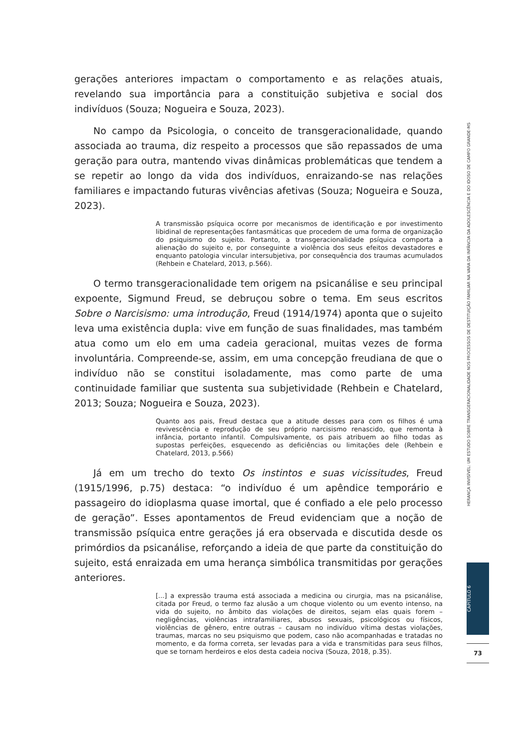gerações anteriores impactam o comportamento e as relações atuais, revelando sua importância para a constituição subjetiva e social dos indivíduos (Souza; Nogueira e Souza, 2023).
No campo da Psicologia, o conceito de transgeracionalidade, quando associada ao trauma, diz respeito a processos que são repassados de uma geração para outra, mantendo vivas dinâmicas problemáticas que tendem a se repetir ao longo da vida dos indivíduos, enraizando-se nas relações familiares e impactando futuras vivências afetivas (Souza; Nogueira e Souza, 2023).
A transmissão psíquica ocorre por mecanismos de identificação e por investimento libidinal de representações fantasmáticas que procedem de uma forma de organização do psiquismo do sujeito. Portanto, a transgeracionalidade psíquica comporta a alienação do sujeito e, por conseguinte a violência dos seus efeitos devastadores e enquanto patologia vincular intersubjetiva, por consequência dos traumas acumulados (Rehbein e Chatelard, 2013, p.566).
O termo transgeracionalidade tem origem na psicanálise e seu principal expoente, Sigmund Freud, se debruçou sobre o tema. Em seus escritos Sobre o Narcisismo: uma introdução, Freud (1914/1974) aponta que o sujeito leva uma existência dupla: vive em função de suas finalidades, mas também atua como um elo em uma cadeia geracional, muitas vezes de forma involuntária. Compreende-se, assim, em uma concepção freudiana de que o indivíduo não se constitui isoladamente, mas como parte de uma continuidade familiar que sustenta sua subjetividade (Rehbein e Chatelard, 2013; Souza; Nogueira e Souza, 2023).
Quanto aos pais, Freud destaca que a atitude desses para com os filhos é uma revivescência e reprodução de seu próprio narcisismo renascido, que remonta à infância, portanto infantil. Compulsivamente, os pais atribuem ao filho todas as supostas perfeições, esquecendo as deficiências ou limitações dele (Rehbein e Chatelard, 2013, p.566)
Já em um trecho do texto Os instintos e suas vicissitudes, Freud (1915/1996, p.75) destaca: “o indivíduo é um apêndice temporário e passageiro do idioplasma quase imortal, que é confiado a ele pelo processo de geração”. Esses apontamentos de Freud evidenciam que a noção de transmissão psíquica entre gerações já era observada e discutida desde os primórdios da psicanálise, reforçando a ideia de que parte da constituição do sujeito, está enraizada em uma herança simbólica transmitidas por gerações anteriores.
[...] a expressão trauma está associada a medicina ou cirurgia, mas na psicanálise, citada por Freud, o termo faz alusão a um choque violento ou um evento intenso, na vida do sujeito, no âmbito das violações de direitos, sejam elas quais forem – negligências, violências intrafamiliares, abusos sexuais, psicológicos ou físicos, violências de gênero, entre outras – causam no indivíduo vítima destas violações, traumas, marcas no seu psiquismo que podem, caso não acompanhadas e tratadas no momento, e da forma correta, ser levadas para a vida e transmitidas para seus filhos, que se tornam herdeiros e elos desta cadeia nociva (Souza, 2018, p.35).
HERANÇA INVISÍVEL: UM ESTUDO SOBRE TRANSGERACIONALIDADE NOS PROCESSOS DE DESTITUIÇÃO FAMILIAR NA VARA DA INFÂNCIA DA ADOLESCÊNCIA E DO IDOSO DE CAMPO GRANDE-MS
CAPÍTULO 6
73